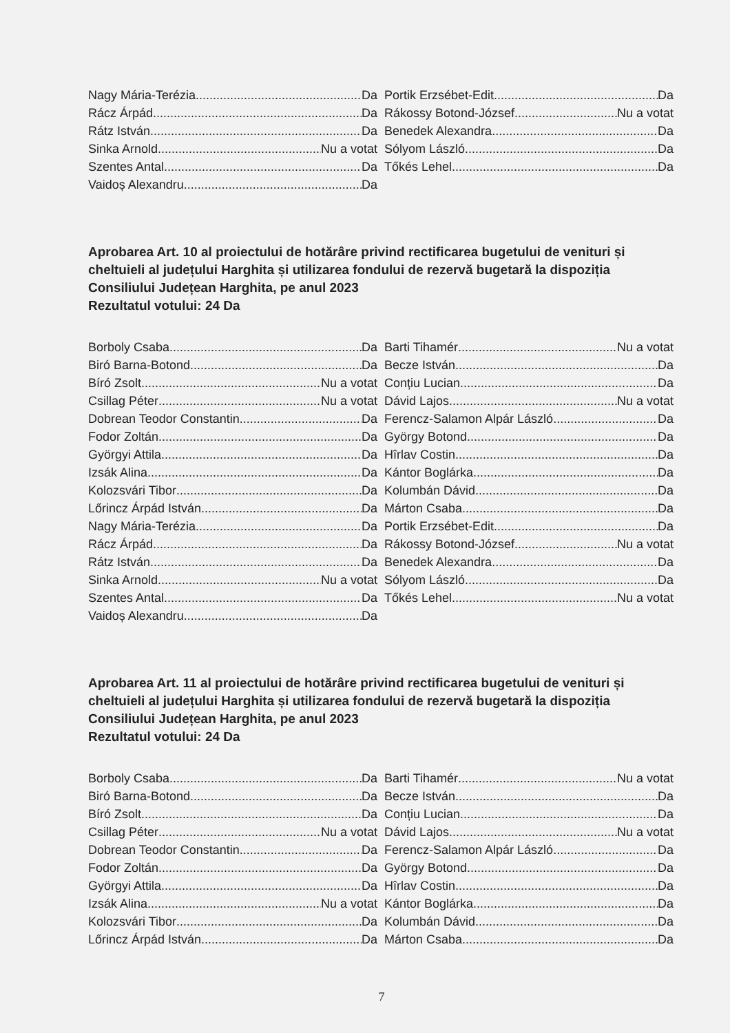Nagy Mária-Terézia Da
Rácz Árpád Da
Rátz István Da
Sinka Arnold Nu a votat
Szentes Antal Da
Vaidoș Alexandru Da
Portik Erzsébet-Edit Da
Rákossy Botond-József Nu a votat
Benedek Alexandra Da
Sólyom László Da
Tőkés Lehel Da
Aprobarea Art. 10 al proiectului de hotărâre privind rectificarea bugetului de venituri și cheltuieli al județului Harghita și utilizarea fondului de rezervă bugetară la dispoziția Consiliului Județean Harghita, pe anul 2023
Rezultatul votului: 24 Da
Borboly Csaba Da
Biró Barna-Botond Da
Bíró Zsolt Nu a votat
Csillag Péter Nu a votat
Dobrean Teodor Constantin Da
Fodor Zoltán Da
Györgyi Attila Da
Izsák Alina Da
Kolozsvári Tibor Da
Lőrincz Árpád István Da
Nagy Mária-Terézia Da
Rácz Árpád Da
Rátz István Da
Sinka Arnold Nu a votat
Szentes Antal Da
Vaidoș Alexandru Da
Barti Tihamér Nu a votat
Becze István Da
Conțiu Lucian Da
Dávid Lajos Nu a votat
Ferencz-Salamon Alpár László Da
György Botond Da
Hîrlav Costin Da
Kántor Boglárka Da
Kolumbán Dávid Da
Márton Csaba Da
Portik Erzsébet-Edit Da
Rákossy Botond-József Nu a votat
Benedek Alexandra Da
Sólyom László Da
Tőkés Lehel Nu a votat
Aprobarea Art. 11 al proiectului de hotărâre privind rectificarea bugetului de venituri și cheltuieli al județului Harghita și utilizarea fondului de rezervă bugetară la dispoziția Consiliului Județean Harghita, pe anul 2023
Rezultatul votului: 24 Da
Borboly Csaba Da
Biró Barna-Botond Da
Bíró Zsolt Da
Csillag Péter Nu a votat
Dobrean Teodor Constantin Da
Fodor Zoltán Da
Györgyi Attila Da
Izsák Alina Nu a votat
Kolozsvári Tibor Da
Lőrincz Árpád István Da
Barti Tihamér Nu a votat
Becze István Da
Conțiu Lucian Da
Dávid Lajos Nu a votat
Ferencz-Salamon Alpár László Da
György Botond Da
Hîrlav Costin Da
Kántor Boglárka Da
Kolumbán Dávid Da
Márton Csaba Da
7